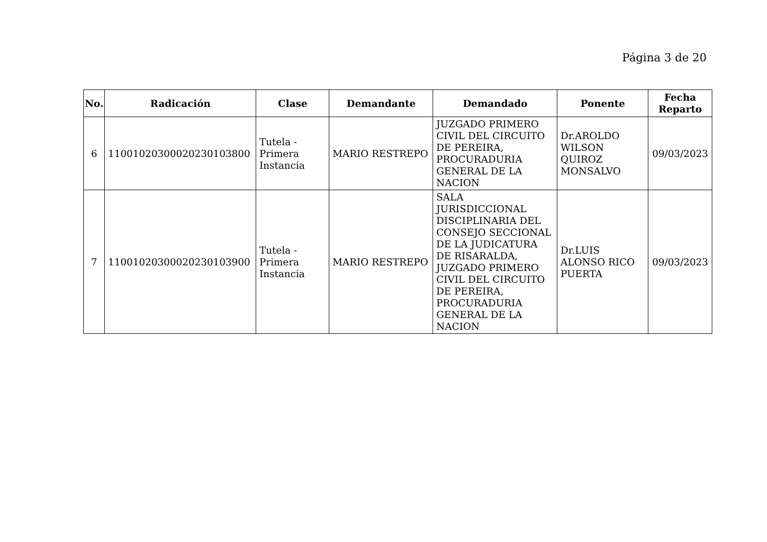Página 3 de 20
| No. | Radicación | Clase | Demandante | Demandado | Ponente | Fecha Reparto |
| --- | --- | --- | --- | --- | --- | --- |
| 6 | 11001020300020230103800 | Tutela - Primera Instancia | MARIO RESTREPO | JUZGADO PRIMERO CIVIL DEL CIRCUITO DE PEREIRA, PROCURADURIA GENERAL DE LA NACION | Dr.AROLDO WILSON QUIROZ MONSALVO | 09/03/2023 |
| 7 | 11001020300020230103900 | Tutela - Primera Instancia | MARIO RESTREPO | SALA JURISDICCIONAL DISCIPLINARIA DEL CONSEJO SECCIONAL DE LA JUDICATURA DE RISARALDA, JUZGADO PRIMERO CIVIL DEL CIRCUITO DE PEREIRA, PROCURADURIA GENERAL DE LA NACION | Dr.LUIS ALONSO RICO PUERTA | 09/03/2023 |